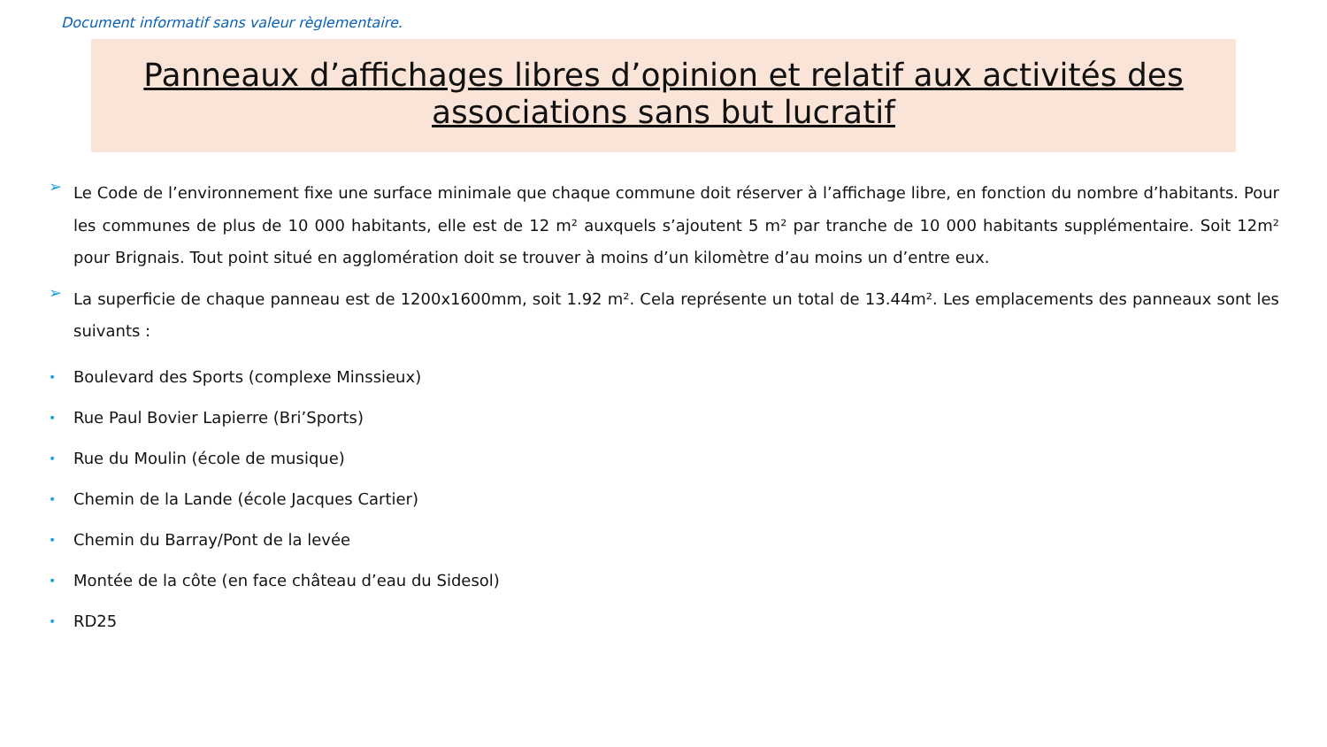Document informatif sans valeur règlementaire.
Panneaux d’affichages libres d’opinion et relatif aux activités des associations sans but lucratif
➢ Le Code de l’environnement fixe une surface minimale que chaque commune doit réserver à l’affichage libre, en fonction du nombre d’habitants. Pour les communes de plus de 10 000 habitants, elle est de 12 m² auxquels s’ajoutent 5 m² par tranche de 10 000 habitants supplémentaire. Soit 12m² pour Brignais. Tout point situé en agglomération doit se trouver à moins d’un kilomètre d’au moins un d’entre eux.
➢ La superficie de chaque panneau est de 1200x1600mm, soit 1.92 m². Cela représente un total de 13.44m². Les emplacements des panneaux sont les suivants :
• Boulevard des Sports (complexe Minssieux)
• Rue Paul Bovier Lapierre (Bri’Sports)
• Rue du Moulin (école de musique)
• Chemin de la Lande (école Jacques Cartier)
• Chemin du Barray/Pont de la levée
• Montée de la côte (en face château d’eau du Sidesol)
• RD25